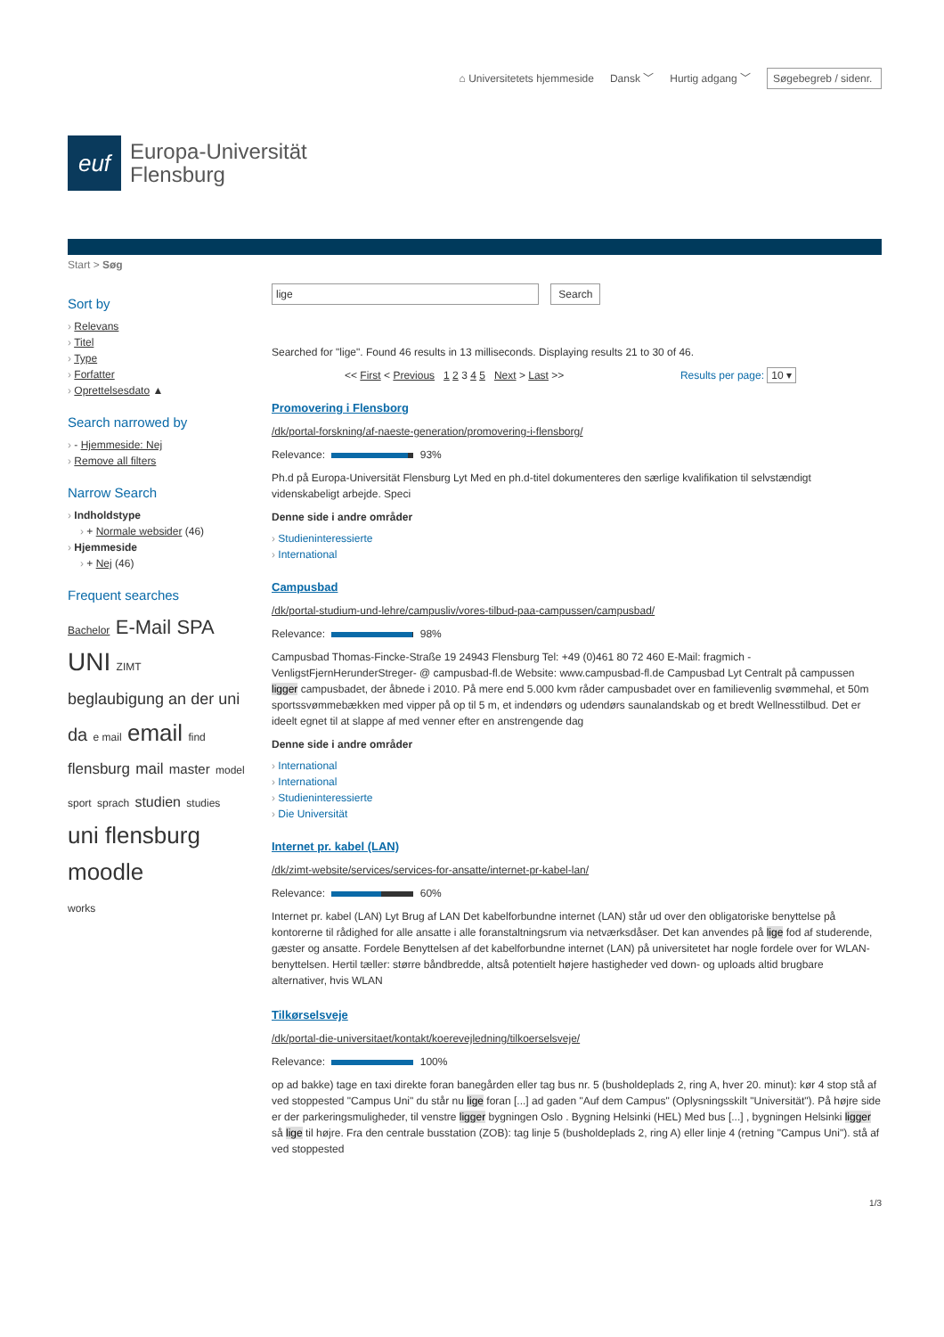⌂ Universitetets hjemmeside Dansk ﹀ Hurtig adgang ﹀ Søgebegreb / sidenr.
euf
Europa-Universität
Flensburg
Start > Søg
Sort by
Relevans
Titel
Type
Forfatter
Oprettelsesdato ▲
Search narrowed by
- Hjemmeside: Nej
Remove all filters
Narrow Search
Indholdstype
+ Normale websider (46)
Hjemmeside
+ Nej (46)
Frequent searches
Bachelor E-Mail SPA
UNI ZIMT
beglaubigung an der uni
da e mail email find
flensburg mail master model
sport sprach studien studies
uni flensburg
moodle
works
lige Search
Searched for "lige". Found 46 results in 13 milliseconds. Displaying results 21 to 30 of 46.
<< First < Previous 1 2 3 4 5 Next > Last >> Results per page: 10 ▾
Promovering i Flensborg
/dk/portal-forskning/af-naeste-generation/promovering-i-flensborg/
Relevance: 93%
Ph.d på Europa-Universität Flensburg Lyt Med en ph.d-titel dokumenteres den særlige kvalifikation til selvstændigt videnskabeligt arbejde. Speci
Denne side i andre områder
Studieninteressierte
International
Campusbad
/dk/portal-studium-und-lehre/campusliv/vores-tilbud-paa-campussen/campusbad/
Relevance: 98%
Campusbad Thomas-Fincke-Straße 19 24943 Flensburg Tel: +49 (0)461 80 72 460 E-Mail: fragmich -VenligstFjernHerunderStreger- @ campusbad-fl.de Website: www.campusbad-fl.de Campusbad Lyt Centralt på campussen ligger campusbadet, der åbnede i 2010. På mere end 5.000 kvm råder campusbadet over en familievenlig svømmehal, et 50m sportssvømmebækken med vipper på op til 5 m, et indendørs og udendørs saunalandskab og et bredt Wellnesstilbud. Det er ideelt egnet til at slappe af med venner efter en anstrengende dag
Denne side i andre områder
International
International
Studieninteressierte
Die Universität
Internet pr. kabel (LAN)
/dk/zimt-website/services/services-for-ansatte/internet-pr-kabel-lan/
Relevance: 60%
Internet pr. kabel (LAN) Lyt Brug af LAN Det kabelforbundne internet (LAN) står ud over den obligatoriske benyttelse på kontorerne til rådighed for alle ansatte i alle foranstaltningsrum via netværksdåser. Det kan anvendes på lige fod af studerende, gæster og ansatte. Fordele Benyttelsen af det kabelforbundne internet (LAN) på universitetet har nogle fordele over for WLAN-benyttelsen. Hertil tæller: større båndbredde, altså potentielt højere hastigheder ved down- og uploads altid brugbare alternativer, hvis WLAN
Tilkørselsveje
/dk/portal-die-universitaet/kontakt/koerevejledning/tilkoerselsveje/
Relevance: 100%
op ad bakke) tage en taxi direkte foran banegården eller tag bus nr. 5 (busholdeplads 2, ring A, hver 20. minut): kør 4 stop stå af ved stoppested "Campus Uni" du står nu lige foran [...] ad gaden "Auf dem Campus" (Oplysningsskilt "Universität"). På højre side er der parkeringsmuligheder, til venstre ligger bygningen Oslo . Bygning Helsinki (HEL) Med bus [...] , bygningen Helsinki ligger så lige til højre. Fra den centrale busstation (ZOB): tag linje 5 (busholdeplads 2, ring A) eller linje 4 (retning "Campus Uni"). stå af ved stoppested
1/3